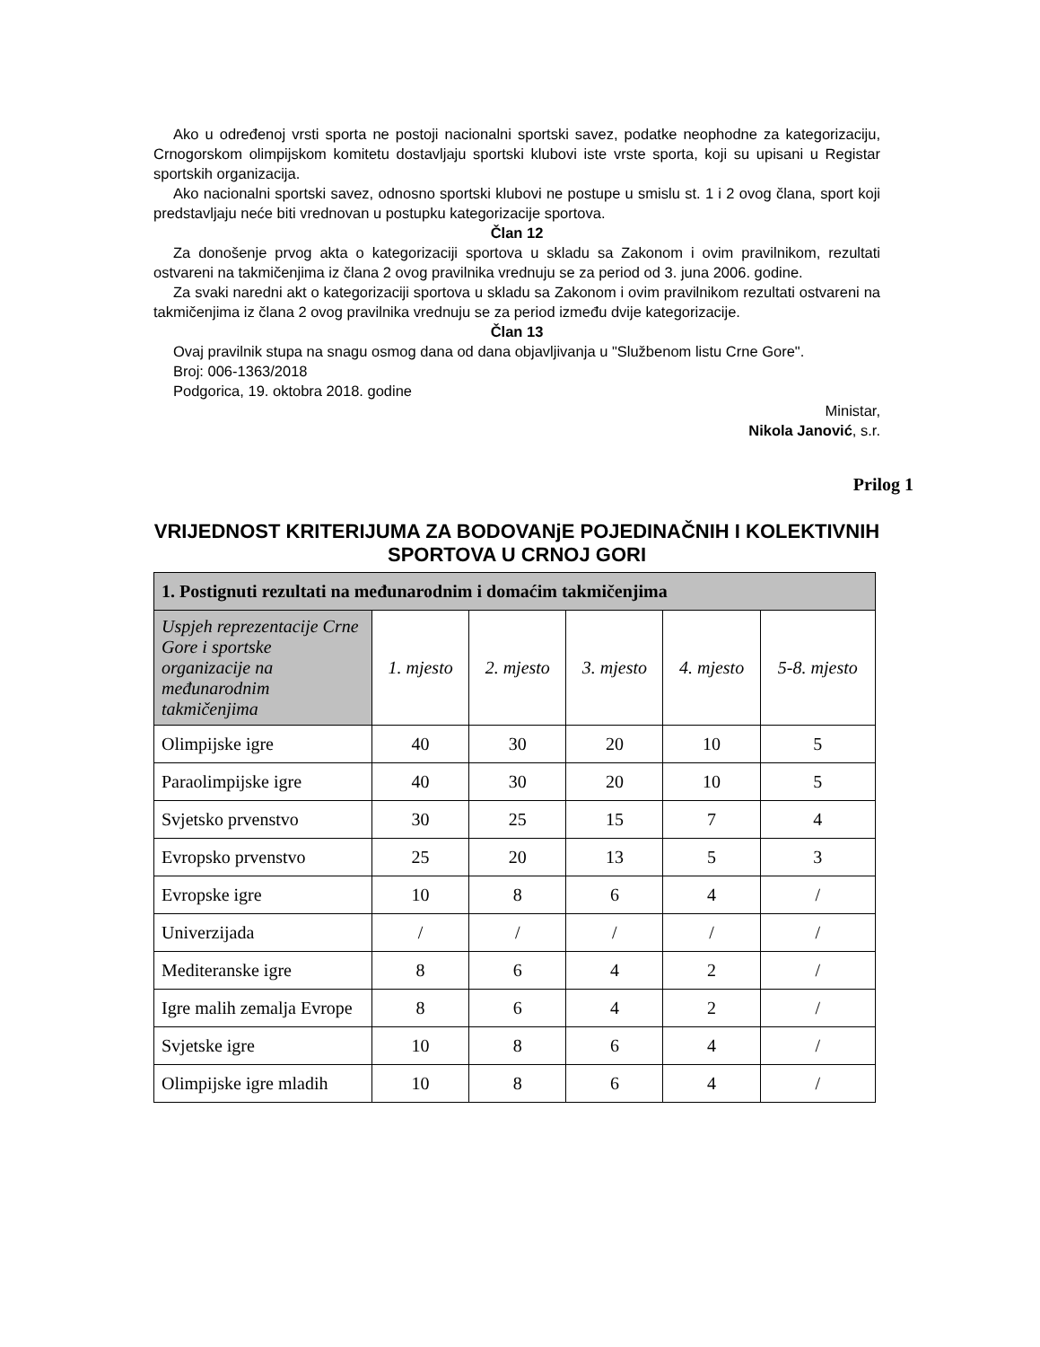Ako u određenoj vrsti sporta ne postoji nacionalni sportski savez, podatke neophodne za kategorizaciju, Crnogorskom olimpijskom komitetu dostavljaju sportski klubovi iste vrste sporta, koji su upisani u Registar sportskih organizacija.
Ako nacionalni sportski savez, odnosno sportski klubovi ne postupe u smislu st. 1 i 2 ovog člana, sport koji predstavljaju neće biti vrednovan u postupku kategorizacije sportova.
Član 12
Za donošenje prvog akta o kategorizaciji sportova u skladu sa Zakonom i ovim pravilnikom, rezultati ostvareni na takmičenjima iz člana 2 ovog pravilnika vrednuju se za period od 3. juna 2006. godine.
Za svaki naredni akt o kategorizaciji sportova u skladu sa Zakonom i ovim pravilnikom rezultati ostvareni na takmičenjima iz člana 2 ovog pravilnika vrednuju se za period između dvije kategorizacije.
Član 13
Ovaj pravilnik stupa na snagu osmog dana od dana objavljivanja u "Službenom listu Crne Gore".
Broj: 006-1363/2018
Podgorica, 19. oktobra 2018. godine
Ministar,
Nikola Janović, s.r.
Prilog 1
VRIJEDNOST KRITERIJUMA ZA BODOVANjE POJEDINAČNIH I KOLEKTIVNIH SPORTOVA U CRNOJ GORI
| 1. Postignuti rezultati na međunarodnim i domaćim takmičenjima | | | | | |
| --- | --- | --- | --- | --- | --- |
| Uspjeh reprezentacije Crne Gore i sportske organizacije na međunarodnim takmičenjima | 1. mjesto | 2. mjesto | 3. mjesto | 4. mjesto | 5-8. mjesto |
| Olimpijske igre | 40 | 30 | 20 | 10 | 5 |
| Paraolimpijske igre | 40 | 30 | 20 | 10 | 5 |
| Svjetsko prvenstvo | 30 | 25 | 15 | 7 | 4 |
| Evropsko prvenstvo | 25 | 20 | 13 | 5 | 3 |
| Evropske igre | 10 | 8 | 6 | 4 | / |
| Univerzijada | / | / | / | / | / |
| Mediteranske igre | 8 | 6 | 4 | 2 | / |
| Igre malih zemalja Evrope | 8 | 6 | 4 | 2 | / |
| Svjetske igre | 10 | 8 | 6 | 4 | / |
| Olimpijske igre mladih | 10 | 8 | 6 | 4 | / |